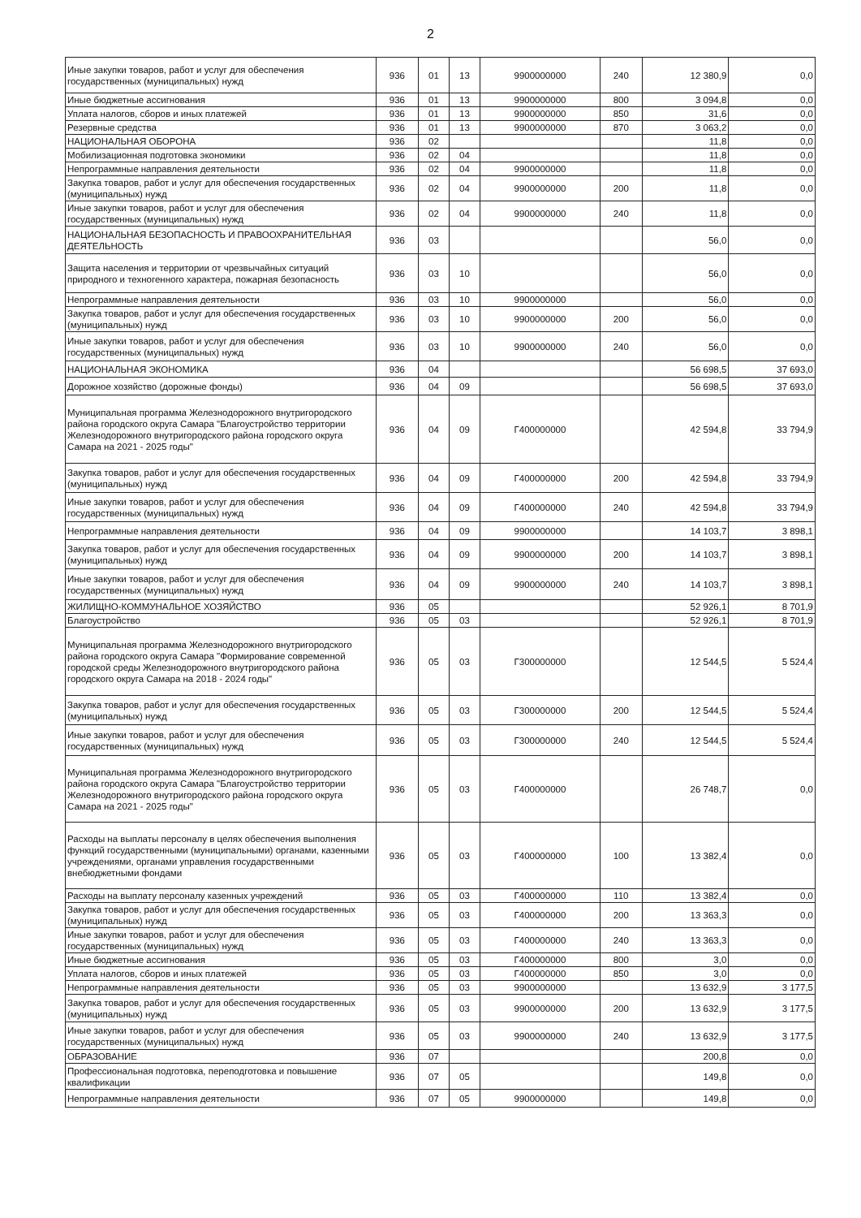2
| Иные закупки товаров, работ и услуг для обеспечения государственных (муниципальных) нужд | 936 | 01 | 13 | 9900000000 | 240 | 12 380,9 | 0,0 |
| Иные бюджетные ассигнования | 936 | 01 | 13 | 9900000000 | 800 | 3 094,8 | 0,0 |
| Уплата налогов, сборов и иных платежей | 936 | 01 | 13 | 9900000000 | 850 | 31,6 | 0,0 |
| Резервные средства | 936 | 01 | 13 | 9900000000 | 870 | 3 063,2 | 0,0 |
| НАЦИОНАЛЬНАЯ ОБОРОНА | 936 | 02 | | | | 11,8 | 0,0 |
| Мобилизационная подготовка экономики | 936 | 02 | 04 | | | 11,8 | 0,0 |
| Непрограммные направления деятельности | 936 | 02 | 04 | 9900000000 | | 11,8 | 0,0 |
| Закупка товаров, работ и услуг для обеспечения государственных (муниципальных) нужд | 936 | 02 | 04 | 9900000000 | 200 | 11,8 | 0,0 |
| Иные закупки товаров, работ и услуг для обеспечения государственных (муниципальных) нужд | 936 | 02 | 04 | 9900000000 | 240 | 11,8 | 0,0 |
| НАЦИОНАЛЬНАЯ БЕЗОПАСНОСТЬ И ПРАВООХРАНИТЕЛЬНАЯ ДЕЯТЕЛЬНОСТЬ | 936 | 03 | | | | 56,0 | 0,0 |
| Защита населения и территории от чрезвычайных ситуаций природного и техногенного характера, пожарная безопасность | 936 | 03 | 10 | | | 56,0 | 0,0 |
| Непрограммные направления деятельности | 936 | 03 | 10 | 9900000000 | | 56,0 | 0,0 |
| Закупка товаров, работ и услуг для обеспечения государственных (муниципальных) нужд | 936 | 03 | 10 | 9900000000 | 200 | 56,0 | 0,0 |
| Иные закупки товаров, работ и услуг для обеспечения государственных (муниципальных) нужд | 936 | 03 | 10 | 9900000000 | 240 | 56,0 | 0,0 |
| НАЦИОНАЛЬНАЯ ЭКОНОМИКА | 936 | 04 | | | | 56 698,5 | 37 693,0 |
| Дорожное хозяйство (дорожные фонды) | 936 | 04 | 09 | | | 56 698,5 | 37 693,0 |
| Муниципальная программа Железнодорожного внутригородского района городского округа Самара "Благоустройство территории Железнодорожного внутригородского района городского округа Самара на 2021 - 2025 годы" | 936 | 04 | 09 | Г400000000 | | 42 594,8 | 33 794,9 |
| Закупка товаров, работ и услуг для обеспечения государственных (муниципальных) нужд | 936 | 04 | 09 | Г400000000 | 200 | 42 594,8 | 33 794,9 |
| Иные закупки товаров, работ и услуг для обеспечения государственных (муниципальных) нужд | 936 | 04 | 09 | Г400000000 | 240 | 42 594,8 | 33 794,9 |
| Непрограммные направления деятельности | 936 | 04 | 09 | 9900000000 | | 14 103,7 | 3 898,1 |
| Закупка товаров, работ и услуг для обеспечения государственных (муниципальных) нужд | 936 | 04 | 09 | 9900000000 | 200 | 14 103,7 | 3 898,1 |
| Иные закупки товаров, работ и услуг для обеспечения государственных (муниципальных) нужд | 936 | 04 | 09 | 9900000000 | 240 | 14 103,7 | 3 898,1 |
| ЖИЛИЩНО-КОММУНАЛЬНОЕ ХОЗЯЙСТВО | 936 | 05 | | | | 52 926,1 | 8 701,9 |
| Благоустройство | 936 | 05 | 03 | | | 52 926,1 | 8 701,9 |
| Муниципальная программа Железнодорожного внутригородского района городского округа Самара "Формирование современной городской среды Железнодорожного внутригородского района городского округа Самара на 2018 - 2024 годы" | 936 | 05 | 03 | Г300000000 | | 12 544,5 | 5 524,4 |
| Закупка товаров, работ и услуг для обеспечения государственных (муниципальных) нужд | 936 | 05 | 03 | Г300000000 | 200 | 12 544,5 | 5 524,4 |
| Иные закупки товаров, работ и услуг для обеспечения государственных (муниципальных) нужд | 936 | 05 | 03 | Г300000000 | 240 | 12 544,5 | 5 524,4 |
| Муниципальная программа Железнодорожного внутригородского района городского округа Самара "Благоустройство территории Железнодорожного внутригородского района городского округа Самара на 2021 - 2025 годы" | 936 | 05 | 03 | Г400000000 | | 26 748,7 | 0,0 |
| Расходы на выплаты персоналу в целях обеспечения выполнения функций государственными (муниципальными) органами, казенными учреждениями, органами управления государственными внебюджетными фондами | 936 | 05 | 03 | Г400000000 | 100 | 13 382,4 | 0,0 |
| Расходы на выплату персоналу казенных учреждений | 936 | 05 | 03 | Г400000000 | 110 | 13 382,4 | 0,0 |
| Закупка товаров, работ и услуг для обеспечения государственных (муниципальных) нужд | 936 | 05 | 03 | Г400000000 | 200 | 13 363,3 | 0,0 |
| Иные закупки товаров, работ и услуг для обеспечения государственных (муниципальных) нужд | 936 | 05 | 03 | Г400000000 | 240 | 13 363,3 | 0,0 |
| Иные бюджетные ассигнования | 936 | 05 | 03 | Г400000000 | 800 | 3,0 | 0,0 |
| Уплата налогов, сборов и иных платежей | 936 | 05 | 03 | Г400000000 | 850 | 3,0 | 0,0 |
| Непрограммные направления деятельности | 936 | 05 | 03 | 9900000000 | | 13 632,9 | 3 177,5 |
| Закупка товаров, работ и услуг для обеспечения государственных (муниципальных) нужд | 936 | 05 | 03 | 9900000000 | 200 | 13 632,9 | 3 177,5 |
| Иные закупки товаров, работ и услуг для обеспечения государственных (муниципальных) нужд | 936 | 05 | 03 | 9900000000 | 240 | 13 632,9 | 3 177,5 |
| ОБРАЗОВАНИЕ | 936 | 07 | | | | 200,8 | 0,0 |
| Профессиональная подготовка, переподготовка и повышение квалификации | 936 | 07 | 05 | | | 149,8 | 0,0 |
| Непрограммные направления деятельности | 936 | 07 | 05 | 9900000000 | | 149,8 | 0,0 |